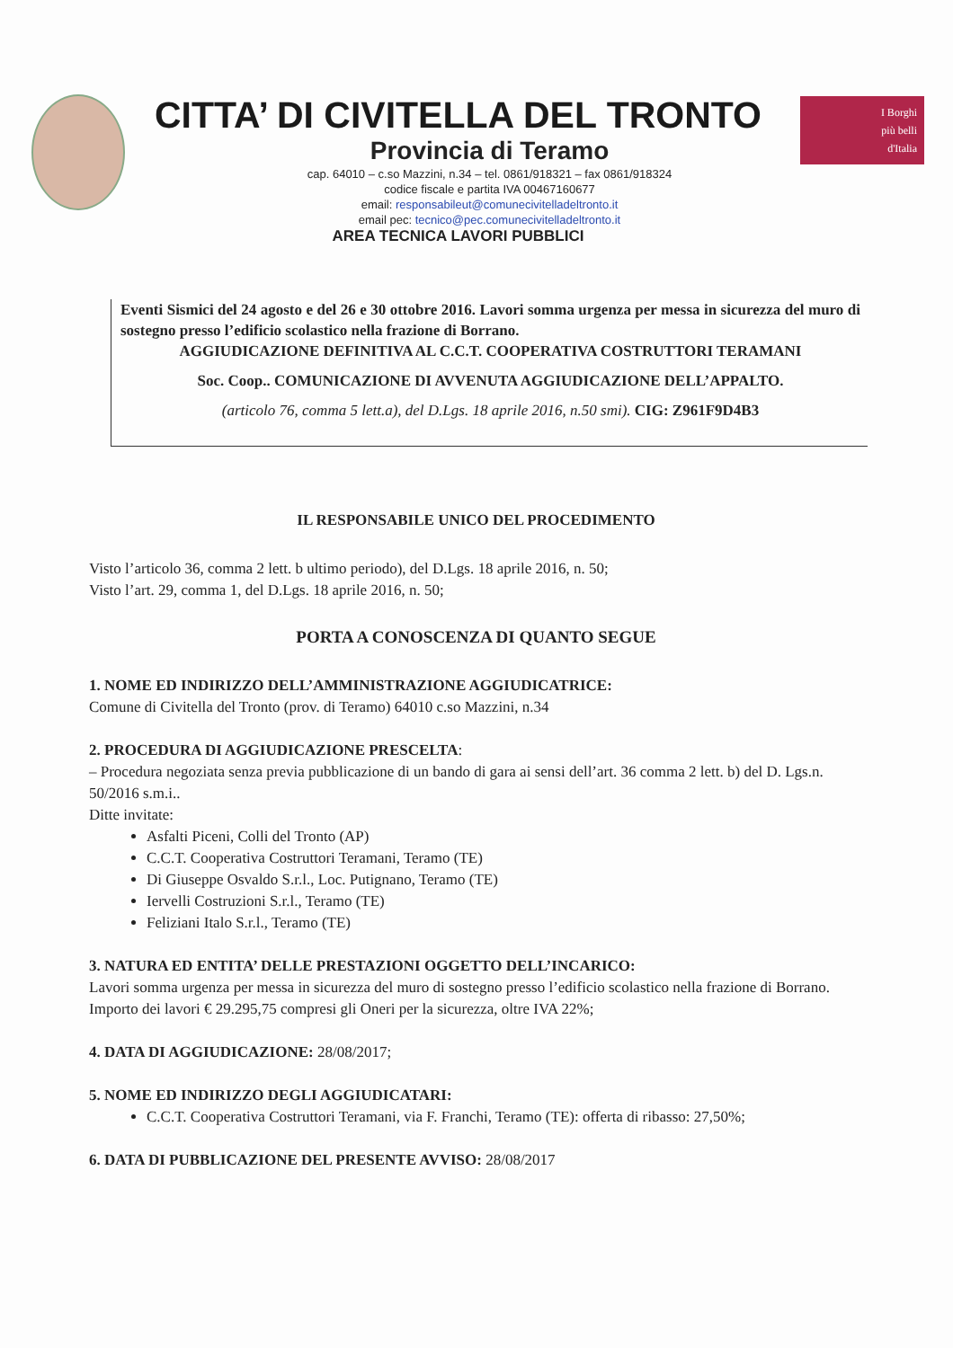CITTA’ DI CIVITELLA DEL TRONTO
Provincia di Teramo
cap. 64010 – c.so Mazzini, n.34 – tel. 0861/918321 – fax 0861/918324
codice fiscale e partita IVA 00467160677
email: responsabileut@comunecivitelladeltronto.it
email pec: tecnico@pec.comunecivitelladeltronto.it
AREA TECNICA LAVORI PUBBLICI
I Borghi
più belli
d'Italia
Eventi Sismici del 24 agosto e del 26 e 30 ottobre 2016. Lavori somma urgenza per messa in sicurezza del muro di sostegno presso l’edificio scolastico nella frazione di Borrano.
AGGIUDICAZIONE DEFINITIVA AL C.C.T. COOPERATIVA COSTRUTTORI TERAMANI
Soc. Coop.. COMUNICAZIONE DI AVVENUTA AGGIUDICAZIONE DELL’APPALTO.
(articolo 76, comma 5 lett.a), del D.Lgs. 18 aprile 2016, n.50 smi). CIG: Z961F9D4B3
IL RESPONSABILE UNICO DEL PROCEDIMENTO
Visto l’articolo 36, comma 2 lett. b ultimo periodo), del D.Lgs. 18 aprile 2016, n. 50;
Visto l’art. 29, comma 1, del D.Lgs. 18 aprile 2016, n. 50;
PORTA A CONOSCENZA DI QUANTO SEGUE
1. NOME ED INDIRIZZO DELL’AMMINISTRAZIONE AGGIUDICATRICE:
Comune di Civitella del Tronto (prov. di Teramo) 64010 c.so Mazzini, n.34
2. PROCEDURA DI AGGIUDICAZIONE PRESCELTA:
– Procedura negoziata senza previa pubblicazione di un bando di gara ai sensi dell’art. 36 comma 2 lett. b) del D. Lgs.n. 50/2016 s.m.i..
Ditte invitate:
Asfalti Piceni, Colli del Tronto (AP)
C.C.T. Cooperativa Costruttori Teramani, Teramo (TE)
Di Giuseppe Osvaldo S.r.l., Loc. Putignano, Teramo (TE)
Iervelli Costruzioni S.r.l., Teramo (TE)
Feliziani Italo S.r.l., Teramo (TE)
3. NATURA ED ENTITA’ DELLE PRESTAZIONI OGGETTO DELL’INCARICO:
Lavori somma urgenza per messa in sicurezza del muro di sostegno presso l’edificio scolastico nella frazione di Borrano. Importo dei lavori € 29.295,75 compresi gli Oneri per la sicurezza, oltre IVA 22%;
4. DATA DI AGGIUDICAZIONE: 28/08/2017;
5. NOME ED INDIRIZZO DEGLI AGGIUDICATARI:
C.C.T. Cooperativa Costruttori Teramani, via F. Franchi, Teramo (TE): offerta di ribasso: 27,50%;
6. DATA DI PUBBLICAZIONE DEL PRESENTE AVVISO: 28/08/2017